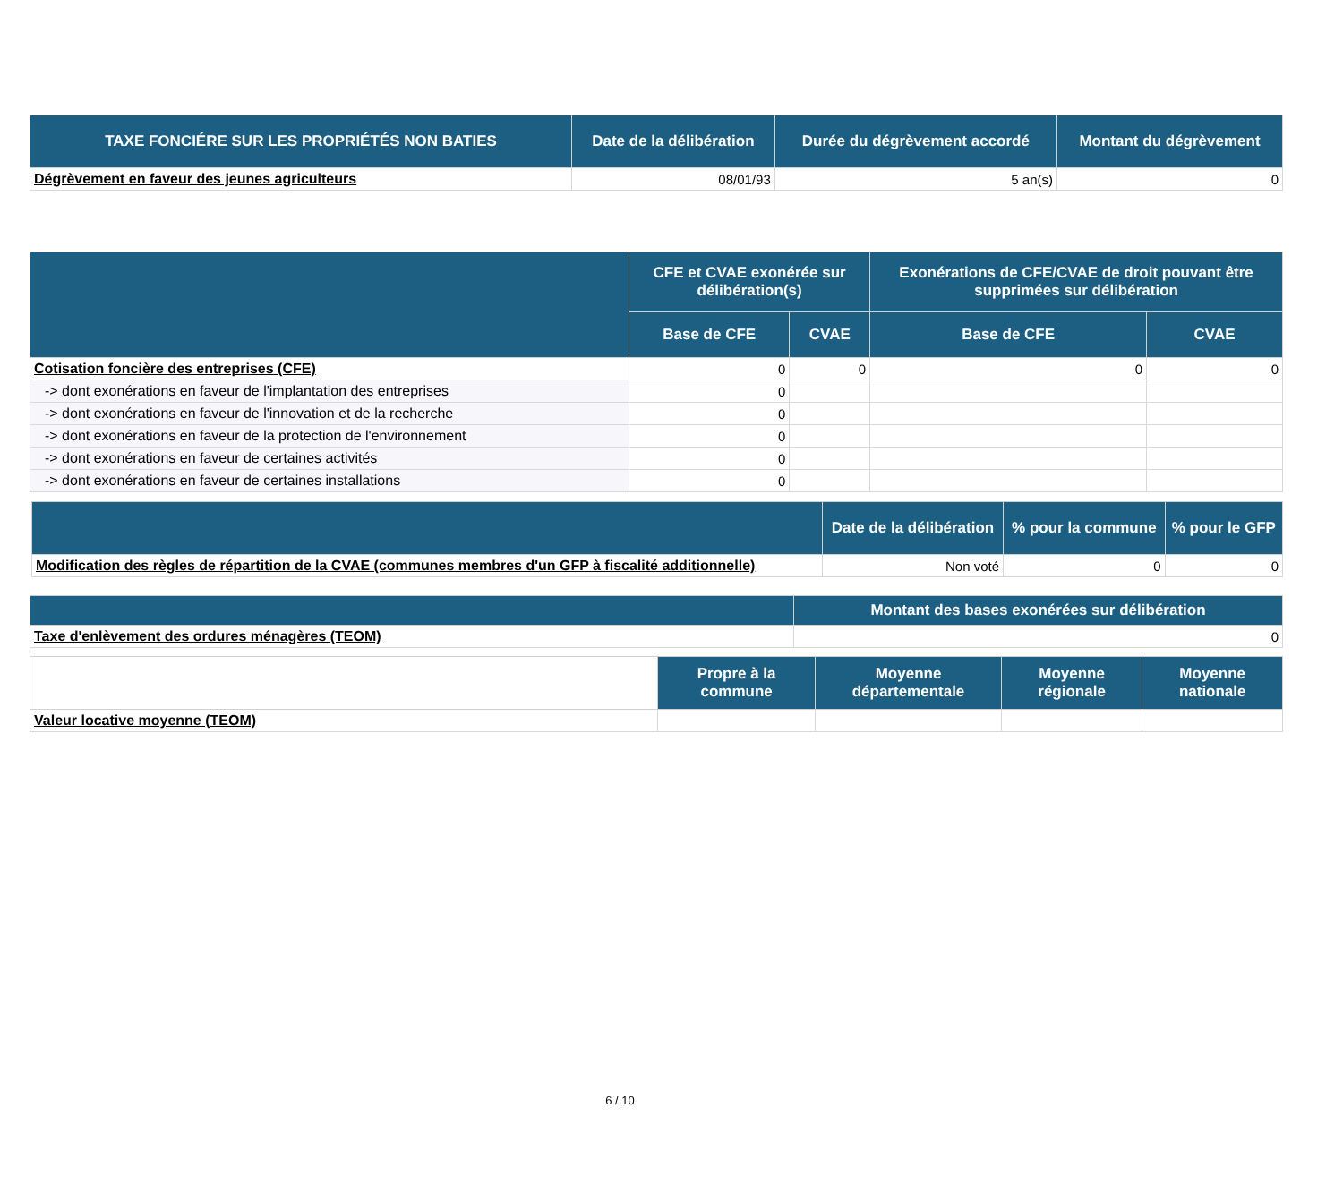| TAXE FONCIÉRE SUR LES PROPRIÉTÉS NON BATIES | Date de la délibération | Durée du dégrèvement accordé | Montant du dégrèvement |
| --- | --- | --- | --- |
| Dégrèvement en faveur des jeunes agriculteurs | 08/01/93 | 5 an(s) | 0 |
| | CFE et CVAE exonérée sur délibération(s) | | Exonérations de CFE/CVAE de droit pouvant être supprimées sur délibération | |
| --- | --- | --- | --- | --- |
| | Base de CFE | CVAE | Base de CFE | CVAE |
| Cotisation foncière des entreprises (CFE) | 0 | 0 | 0 | 0 |
| -> dont exonérations en faveur de l'implantation des entreprises | 0 | | | |
| -> dont exonérations en faveur de l'innovation et de la recherche | 0 | | | |
| -> dont exonérations en faveur de la protection de l'environnement | 0 | | | |
| -> dont exonérations en faveur de certaines activités | 0 | | | |
| -> dont exonérations en faveur de certaines installations | 0 | | | |
| | Date de la délibération | % pour la commune | % pour le GFP |
| --- | --- | --- | --- |
| Modification des règles de répartition de la CVAE (communes membres d'un GFP à fiscalité additionnelle) | Non voté | 0 | 0 |
| | Montant des bases exonérées sur délibération |
| --- | --- |
| Taxe d'enlèvement des ordures ménagères (TEOM) | 0 |
| | Propre à la commune | Moyenne départementale | Moyenne régionale | Moyenne nationale |
| --- | --- | --- | --- | --- |
| Valeur locative moyenne (TEOM) | | | | |
6 / 10